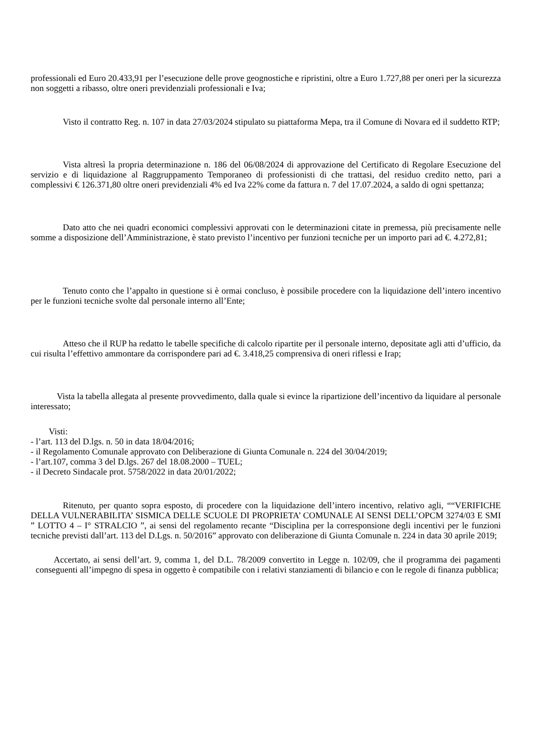professionali ed Euro 20.433,91 per l’esecuzione delle prove geognostiche e ripristini, oltre a Euro 1.727,88 per oneri per la sicurezza non soggetti a ribasso, oltre oneri previdenziali professionali e Iva;
Visto il contratto Reg. n. 107 in data 27/03/2024 stipulato su piattaforma Mepa, tra il Comune di Novara ed il suddetto RTP;
Vista altresì la propria determinazione n. 186 del 06/08/2024 di approvazione del Certificato di Regolare Esecuzione del servizio e di liquidazione al Raggruppamento Temporaneo di professionisti di che trattasi, del residuo credito netto, pari a complessivi € 126.371,80 oltre oneri previdenziali 4% ed Iva 22% come da fattura n. 7 del 17.07.2024, a saldo di ogni spettanza;
Dato atto che nei quadri economici complessivi approvati con le determinazioni citate in premessa, più precisamente nelle somme a disposizione dell’Amministrazione, è stato previsto l’incentivo per funzioni tecniche per un importo pari ad €. 4.272,81;
Tenuto conto che l’appalto in questione si è ormai concluso, è possibile procedere con la liquidazione dell’intero incentivo per le funzioni tecniche svolte dal personale interno all’Ente;
Atteso che il RUP ha redatto le tabelle specifiche di calcolo ripartite per il personale interno, depositate agli atti d’ufficio, da cui risulta l’effettivo ammontare da corrispondere pari ad €. 3.418,25 comprensiva di oneri riflessi e Irap;
Vista la tabella allegata al presente provvedimento, dalla quale si evince la ripartizione dell’incentivo da liquidare al personale interessato;
Visti:
- l’art. 113 del D.lgs. n. 50 in data 18/04/2016;
- il Regolamento Comunale approvato con Deliberazione di Giunta Comunale n. 224 del 30/04/2019;
- l’art.107, comma 3 del D.lgs. 267 del 18.08.2000 – TUEL;
- il Decreto Sindacale prot. 5758/2022 in data 20/01/2022;
Ritenuto, per quanto sopra esposto, di procedere con la liquidazione dell’intero incentivo, relativo agli, ““VERIFICHE DELLA VULNERABILITA’ SISMICA DELLE SCUOLE DI PROPRIETA’ COMUNALE AI SENSI DELL’OPCM 3274/03 E SMI ” LOTTO 4 – I° STRALCIO ”, ai sensi del regolamento recante “Disciplina per la corresponsione degli incentivi per le funzioni tecniche previsti dall’art. 113 del D.Lgs. n. 50/2016” approvato con deliberazione di Giunta Comunale n. 224 in data 30 aprile 2019;
Accertato, ai sensi dell’art. 9, comma 1, del D.L. 78/2009 convertito in Legge n. 102/09, che il programma dei pagamenti conseguenti all’impegno di spesa in oggetto è compatibile con i relativi stanziamenti di bilancio e con le regole di finanza pubblica;